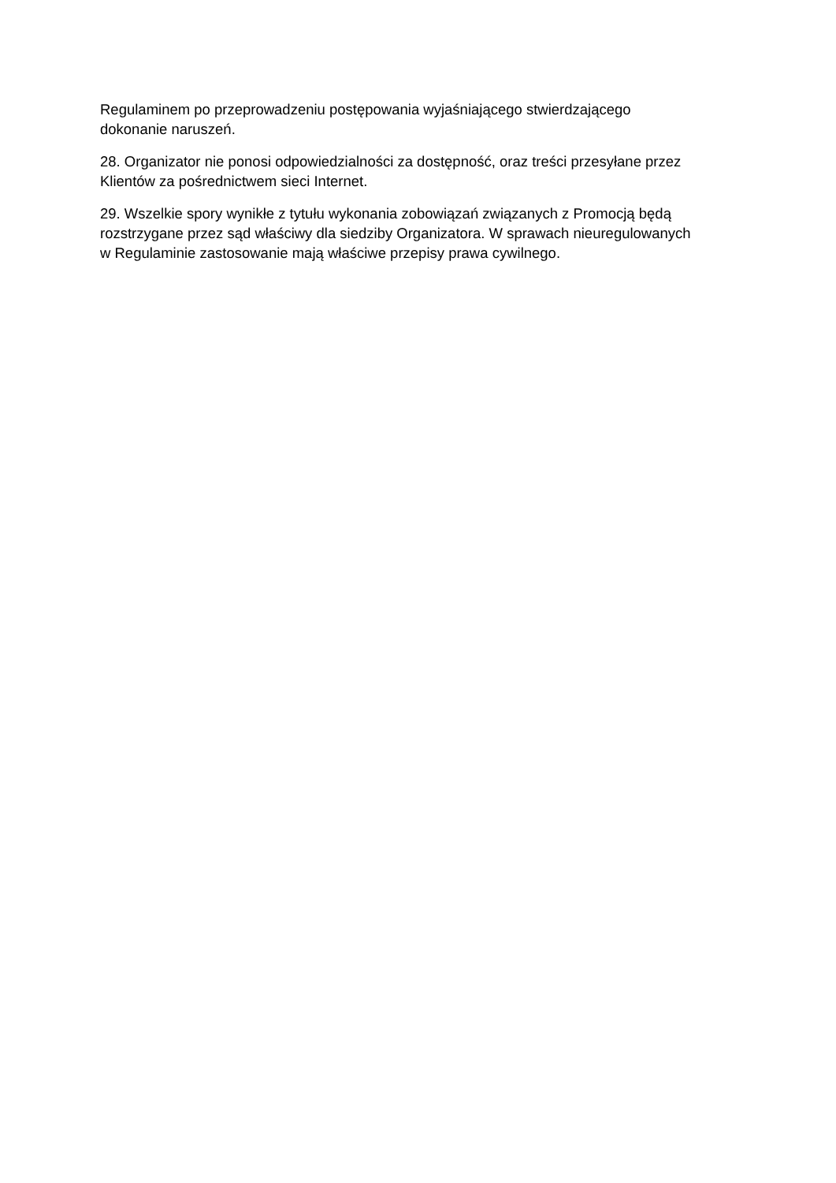Regulaminem po przeprowadzeniu postępowania wyjaśniającego stwierdzającego
dokonanie naruszeń.
28. Organizator nie ponosi odpowiedzialności za dostępność, oraz treści przesyłane przez
Klientów za pośrednictwem sieci Internet.
29. Wszelkie spory wynikłe z tytułu wykonania zobowiązań związanych z Promocją będą
rozstrzygane przez sąd właściwy dla siedziby Organizatora. W sprawach nieuregulowanych
w Regulaminie zastosowanie mają właściwe przepisy prawa cywilnego.